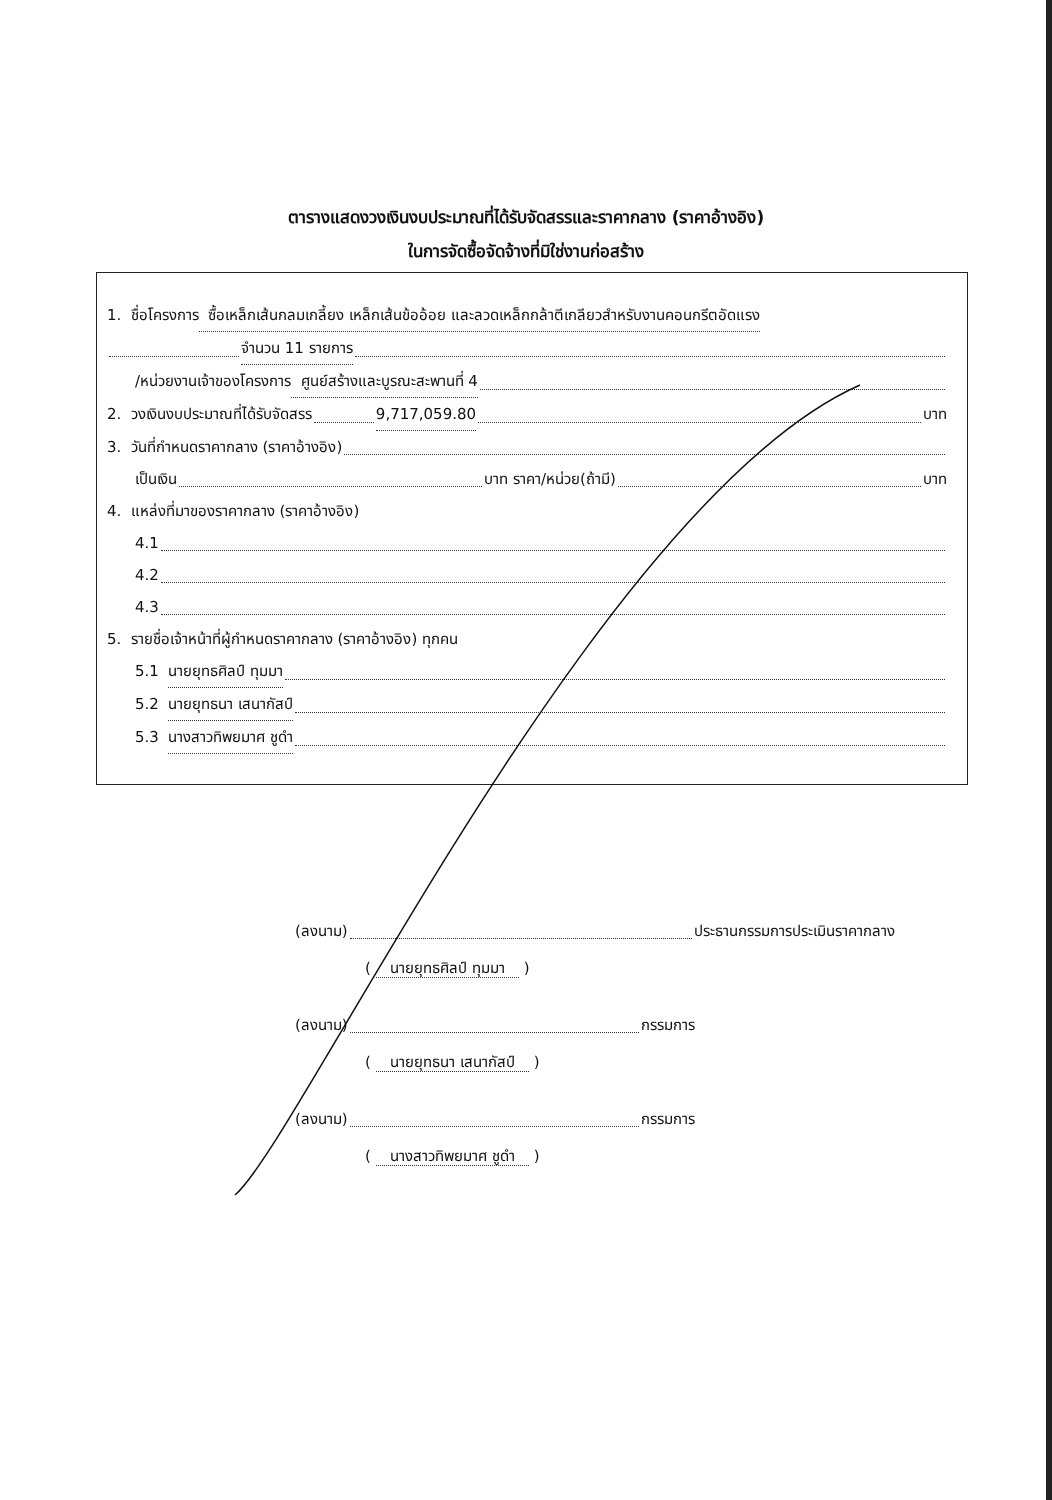ตารางแสดงวงเงินงบประมาณที่ได้รับจัดสรรและราคากลาง (ราคาอ้างอิง)
ในการจัดซื้อจัดจ้างที่มิใช่งานก่อสร้าง
1. ชื่อโครงการ ซื้อเหล็กเส้นกลมเกลี้ยง เหล็กเส้นข้ออ้อย และลวดเหล็กกล้าตีเกลียวสำหรับงานคอนกรีตอัดแรง
จำนวน 11 รายการ
/หน่วยงานเจ้าของโครงการ ศูนย์สร้างและบูรณะสะพานที่ 4
2. วงเงินงบประมาณที่ได้รับจัดสรร 9,717,059.80 บาท
3. วันที่กำหนดราคากลาง (ราคาอ้างอิง)
เป็นเงิน บาท ราคา/หน่วย(ถ้ามี) บาท
4. แหล่งที่มาของราคากลาง (ราคาอ้างอิง)
4.1
4.2
4.3
5. รายชื่อเจ้าหน้าที่ผู้กำหนดราคากลาง (ราคาอ้างอิง) ทุกคน
5.1 นายยุทธศิลป์ ทุมมา
5.2 นายยุทธนา เสนากัสป์
5.3 นางสาวทิพยมาศ ชูดำ
(ลงนาม) ประธานกรรมการประเมินราคากลาง
( นายยุทธศิลป์ ทุมมา )
(ลงนาม) กรรมการ
( นายยุทธนา เสนากัสป์ )
(ลงนาม) กรรมการ
( นางสาวทิพยมาศ ชูดำ )